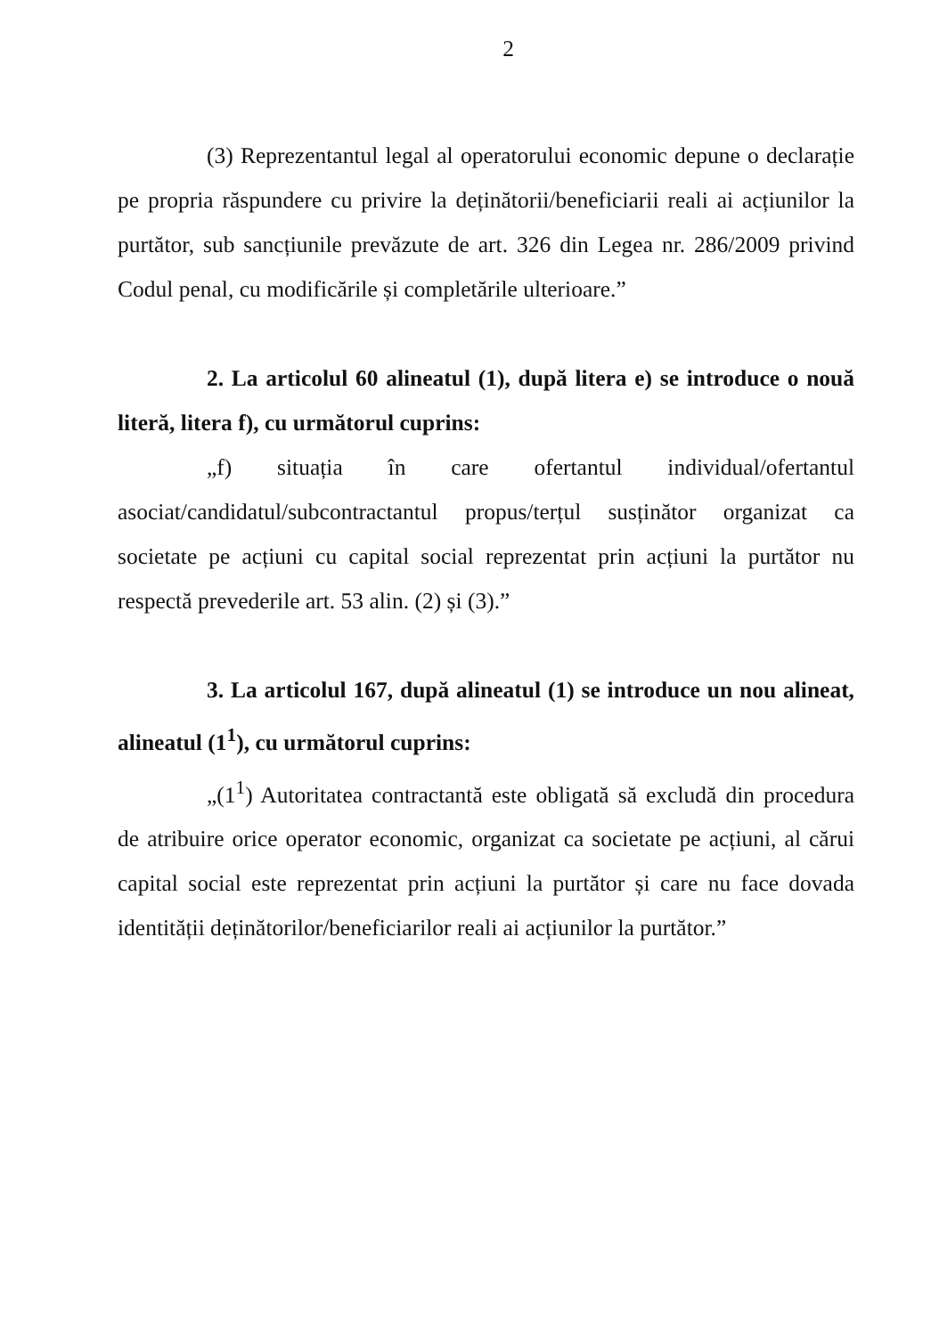2
(3) Reprezentantul legal al operatorului economic depune o declarație pe propria răspundere cu privire la deținătorii/beneficiarii reali ai acțiunilor la purtător, sub sancțiunile prevăzute de art. 326 din Legea nr. 286/2009 privind Codul penal, cu modificările și completările ulterioare.”
2. La articolul 60 alineatul (1), după litera e) se introduce o nouă literă, litera f), cu următorul cuprins:
„f) situația în care ofertantul individual/ofertantul asociat/candidatul/subcontractantul propus/terțul susținător organizat ca societate pe acțiuni cu capital social reprezentat prin acțiuni la purtător nu respectă prevederile art. 53 alin. (2) și (3).”
3. La articolul 167, după alineatul (1) se introduce un nou alineat, alineatul (1<sup>1</sup>), cu următorul cuprins:
„(1<sup>1</sup>) Autoritatea contractantă este obligată să excludă din procedura de atribuire orice operator economic, organizat ca societate pe acțiuni, al cărui capital social este reprezentat prin acțiuni la purtător și care nu face dovada identității deținătorilor/beneficiarilor reali ai acțiunilor la purtător.”